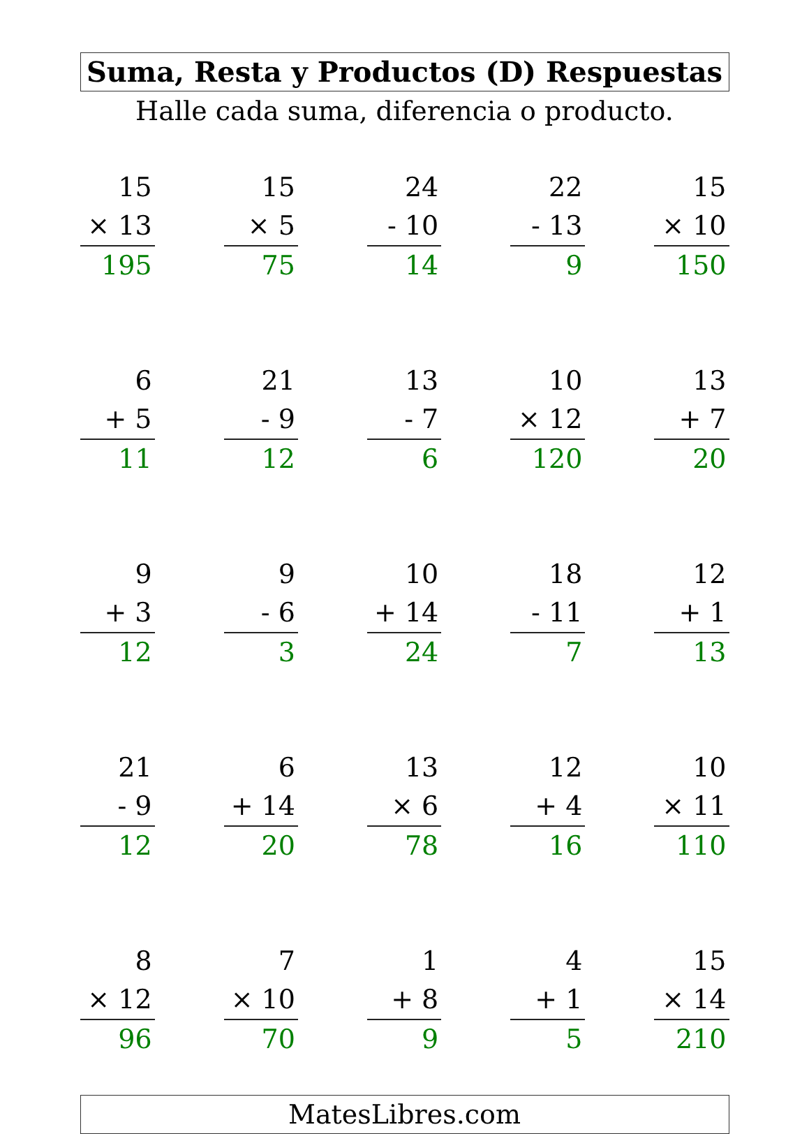Suma, Resta y Productos (D) Respuestas
Halle cada suma, diferencia o producto.
| 15 | | 15 | | 24 | | 22 | | 15 |
| × 13 | | × 5 | | - 10 | | - 13 | | × 10 |
| 195 | | 75 | | 14 | | 9 | | 150 |
| 6 | | 21 | | 13 | | 10 | | 13 |
| + 5 | | - 9 | | - 7 | | × 12 | | + 7 |
| 11 | | 12 | | 6 | | 120 | | 20 |
| 9 | | 9 | | 10 | | 18 | | 12 |
| + 3 | | - 6 | | + 14 | | - 11 | | + 1 |
| 12 | | 3 | | 24 | | 7 | | 13 |
| 21 | | 6 | | 13 | | 12 | | 10 |
| - 9 | | + 14 | | × 6 | | + 4 | | × 11 |
| 12 | | 20 | | 78 | | 16 | | 110 |
| 8 | | 7 | | 1 | | 4 | | 15 |
| × 12 | | × 10 | | + 8 | | + 1 | | × 14 |
| 96 | | 70 | | 9 | | 5 | | 210 |
MatesLibres.com